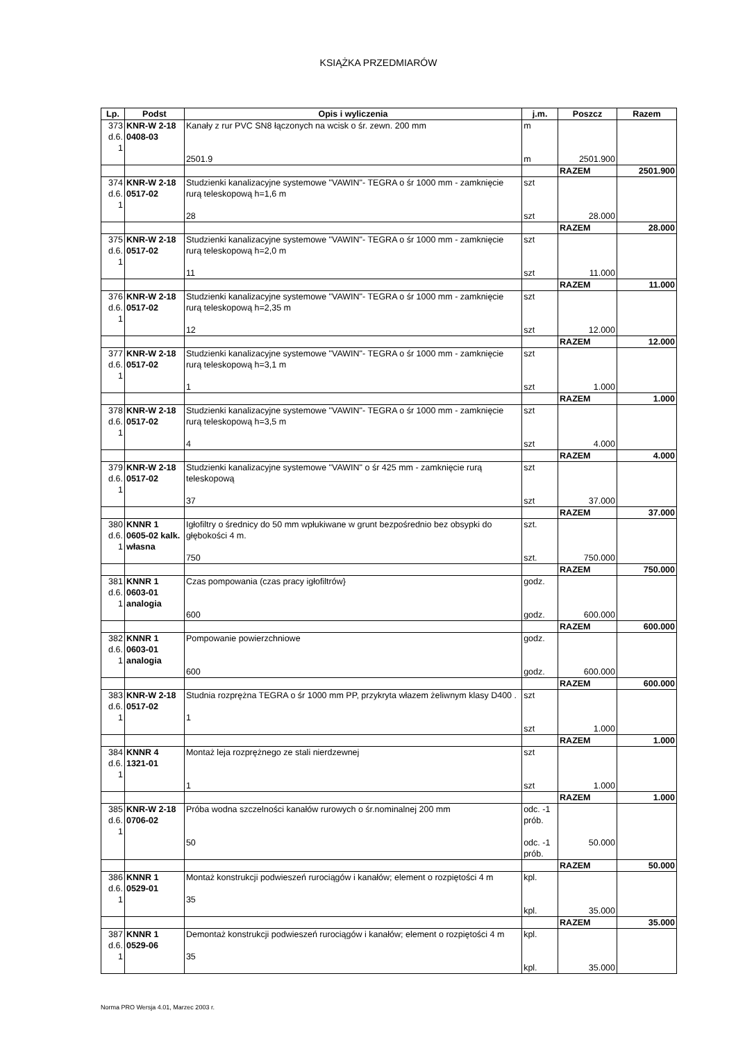KSIĄŻKA PRZEDMIARÓW
| Lp. | Podst | Opis i wyliczenia | j.m. | Poszcz | Razem |
| --- | --- | --- | --- | --- | --- |
| 373 d.6. 1 | KNR-W 2-18 0408-03 | Kanały z rur PVC SN8 łączonych na wcisk o śr. zewn. 200 mm 2501.9 | m m | 2501.900 | |
| | | | | RAZEM | 2501.900 |
| 374 d.6. 1 | KNR-W 2-18 0517-02 | Studzienki kanalizacyjne systemowe "VAWIN"- TEGRA o śr 1000 mm - zamknięcie rurą teleskopową h=1,6 m 28 | szt szt | 28.000 | |
| | | | | RAZEM | 28.000 |
| 375 d.6. 1 | KNR-W 2-18 0517-02 | Studzienki kanalizacyjne systemowe "VAWIN"- TEGRA o śr 1000 mm - zamknięcie rurą teleskopową h=2,0 m 11 | szt szt | 11.000 | |
| | | | | RAZEM | 11.000 |
| 376 d.6. 1 | KNR-W 2-18 0517-02 | Studzienki kanalizacyjne systemowe "VAWIN"- TEGRA o śr 1000 mm - zamknięcie rurą teleskopową h=2,35 m 12 | szt szt | 12.000 | |
| | | | | RAZEM | 12.000 |
| 377 d.6. 1 | KNR-W 2-18 0517-02 | Studzienki kanalizacyjne systemowe "VAWIN"- TEGRA o śr 1000 mm - zamknięcie rurą teleskopową h=3,1 m 1 | szt szt | 1.000 | |
| | | | | RAZEM | 1.000 |
| 378 d.6. 1 | KNR-W 2-18 0517-02 | Studzienki kanalizacyjne systemowe "VAWIN"- TEGRA o śr 1000 mm - zamknięcie rurą teleskopową h=3,5 m 4 | szt szt | 4.000 | |
| | | | | RAZEM | 4.000 |
| 379 d.6. 1 | KNR-W 2-18 0517-02 | Studzienki kanalizacyjne systemowe "VAWIN" o śr 425 mm - zamknięcie rurą teleskopową 37 | szt szt | 37.000 | |
| | | | | RAZEM | 37.000 |
| 380 d.6. 1 | KNNR 1 0605-02 kalk. własna | Igłofiltry o średnicy do 50 mm wpłukiwane w grunt bezpośrednio bez obsypki do głębokości 4 m. 750 | szt. szt. | 750.000 | |
| | | | | RAZEM | 750.000 |
| 381 d.6. 1 | KNNR 1 0603-01 analogia | Czas pompowania (czas pracy igłofiltrów} 600 | godz. godz. | 600.000 | |
| | | | | RAZEM | 600.000 |
| 382 d.6. 1 | KNNR 1 0603-01 analogia | Pompowanie powierzchniowe 600 | godz. godz. | 600.000 | |
| | | | | RAZEM | 600.000 |
| 383 d.6. 1 | KNR-W 2-18 0517-02 | Studnia rozprężna TEGRA o śr 1000 mm PP, przykryta włazem żeliwnym klasy D400 . 1 | szt szt | 1.000 | |
| | | | | RAZEM | 1.000 |
| 384 d.6. 1 | KNNR 4 1321-01 | Montaż leja rozprężnego ze stali nierdzewnej 1 | szt szt | 1.000 | |
| | | | | RAZEM | 1.000 |
| 385 d.6. 1 | KNR-W 2-18 0706-02 | Próba wodna szczelności kanałów rurowych o śr.nominalnej 200 mm 50 | odc. -1 prób. odc. -1 prób. | 50.000 | |
| | | | | RAZEM | 50.000 |
| 386 d.6. 1 | KNNR 1 0529-01 | Montaż konstrukcji podwieszeń rurociągów i kanałów; element o rozpiętości 4 m 35 | kpl. kpl. | 35.000 | |
| | | | | RAZEM | 35.000 |
| 387 d.6. 1 | KNNR 1 0529-06 | Demontaż konstrukcji podwieszeń rurociągów i kanałów; element o rozpiętości 4 m 35 | kpl. kpl. | 35.000 | |
Norma PRO Wersja 4.01, Marzec 2003 r.